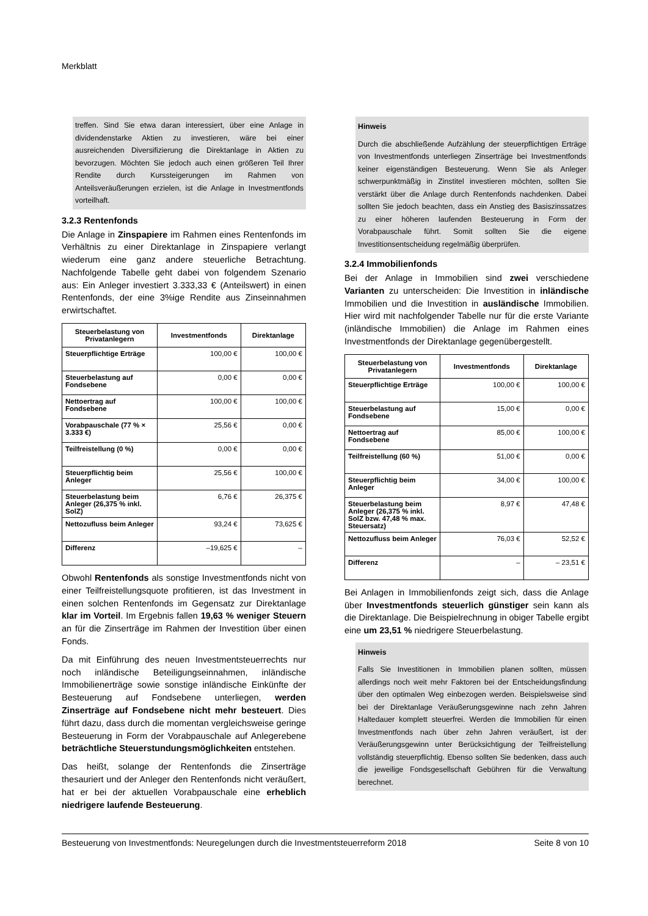Merkblatt
treffen. Sind Sie etwa daran interessiert, über eine Anlage in dividendenstarke Aktien zu investieren, wäre bei einer ausreichenden Diversifizierung die Direktanlage in Aktien zu bevorzugen. Möchten Sie jedoch auch einen größeren Teil Ihrer Rendite durch Kurssteigerungen im Rahmen von Anteilsveräußerungen erzielen, ist die Anlage in Investmentfonds vorteilhaft.
3.2.3 Rentenfonds
Die Anlage in Zinspapiere im Rahmen eines Rentenfonds im Verhältnis zu einer Direktanlage in Zinspapiere verlangt wiederum eine ganz andere steuerliche Betrachtung. Nachfolgende Tabelle geht dabei von folgendem Szenario aus: Ein Anleger investiert 3.333,33 € (Anteilswert) in einen Rentenfonds, der eine 3%ige Rendite aus Zinseinnahmen erwirtschaftet.
| Steuerbelastung von Privatanlegern | Investmentfonds | Direktanlage |
| --- | --- | --- |
| Steuerpflichtige Erträge | 100,00 € | 100,00 € |
| Steuerbelastung auf Fondsebene | 0,00 € | 0,00 € |
| Nettoertrag auf Fondsebene | 100,00 € | 100,00 € |
| Vorabpauschale (77 % × 3.333 €) | 25,56 € | 0,00 € |
| Teilfreistellung (0 %) | 0,00 € | 0,00 € |
| Steuerpflichtig beim Anleger | 25,56 € | 100,00 € |
| Steuerbelastung beim Anleger (26,375 % inkl. SolZ) | 6,76 € | 26,375 € |
| Nettozufluss beim Anleger | 93,24 € | 73,625 € |
| Differenz | –19,625 € | – |
Obwohl Rentenfonds als sonstige Investmentfonds nicht von einer Teilfreistellungsquote profitieren, ist das Investment in einen solchen Rentenfonds im Gegensatz zur Direktanlage klar im Vorteil. Im Ergebnis fallen 19,63 % weniger Steuern an für die Zinserträge im Rahmen der Investition über einen Fonds.
Da mit Einführung des neuen Investmentsteuerrechts nur noch inländische Beteiligungseinnahmen, inländische Immobilienerträge sowie sonstige inländische Einkünfte der Besteuerung auf Fondsebene unterliegen, werden Zinserträge auf Fondsebene nicht mehr besteuert. Dies führt dazu, dass durch die momentan vergleichsweise geringe Besteuerung in Form der Vorabpauschale auf Anlegerebene beträchtliche Steuerstundungsmöglichkeiten entstehen.
Das heißt, solange der Rentenfonds die Zinserträge thesauriert und der Anleger den Rentenfonds nicht veräußert, hat er bei der aktuellen Vorabpauschale eine erheblich niedrigere laufende Besteuerung.
Hinweis
Durch die abschließende Aufzählung der steuerpflichtigen Erträge von Investmentfonds unterliegen Zinserträge bei Investmentfonds keiner eigenständigen Besteuerung. Wenn Sie als Anleger schwerpunktmäßig in Zinstitel investieren möchten, sollten Sie verstärkt über die Anlage durch Rentenfonds nachdenken. Dabei sollten Sie jedoch beachten, dass ein Anstieg des Basiszinssatzes zu einer höheren laufenden Besteuerung in Form der Vorabpauschale führt. Somit sollten Sie die eigene Investitionsentscheidung regelmäßig überprüfen.
3.2.4 Immobilienfonds
Bei der Anlage in Immobilien sind zwei verschiedene Varianten zu unterscheiden: Die Investition in inländische Immobilien und die Investition in ausländische Immobilien. Hier wird mit nachfolgender Tabelle nur für die erste Variante (inländische Immobilien) die Anlage im Rahmen eines Investmentfonds der Direktanlage gegenübergestellt.
| Steuerbelastung von Privatanlegern | Investmentfonds | Direktanlage |
| --- | --- | --- |
| Steuerpflichtige Erträge | 100,00 € | 100,00 € |
| Steuerbelastung auf Fondsebene | 15,00 € | 0,00 € |
| Nettoertrag auf Fondsebene | 85,00 € | 100,00 € |
| Teilfreistellung (60 %) | 51,00 € | 0,00 € |
| Steuerpflichtig beim Anleger | 34,00 € | 100,00 € |
| Steuerbelastung beim Anleger (26,375 % inkl. SolZ bzw. 47,48 % max. Steuersatz) | 8,97 € | 47,48 € |
| Nettozufluss beim Anleger | 76,03 € | 52,52 € |
| Differenz | – | – 23,51 € |
Bei Anlagen in Immobilienfonds zeigt sich, dass die Anlage über Investmentfonds steuerlich günstiger sein kann als die Direktanlage. Die Beispielrechnung in obiger Tabelle ergibt eine um 23,51 % niedrigere Steuerbelastung.
Hinweis
Falls Sie Investitionen in Immobilien planen sollten, müssen allerdings noch weit mehr Faktoren bei der Entscheidungsfindung über den optimalen Weg einbezogen werden. Beispielsweise sind bei der Direktanlage Veräußerungsgewinne nach zehn Jahren Haltedauer komplett steuerfrei. Werden die Immobilien für einen Investmentfonds nach über zehn Jahren veräußert, ist der Veräußerungsgewinn unter Berücksichtigung der Teilfreistellung vollständig steuerpflichtig. Ebenso sollten Sie bedenken, dass auch die jeweilige Fondsgesellschaft Gebühren für die Verwaltung berechnet.
Besteuerung von Investmentfonds: Neuregelungen durch die Investmentsteuerreform 2018 Seite 8 von 10